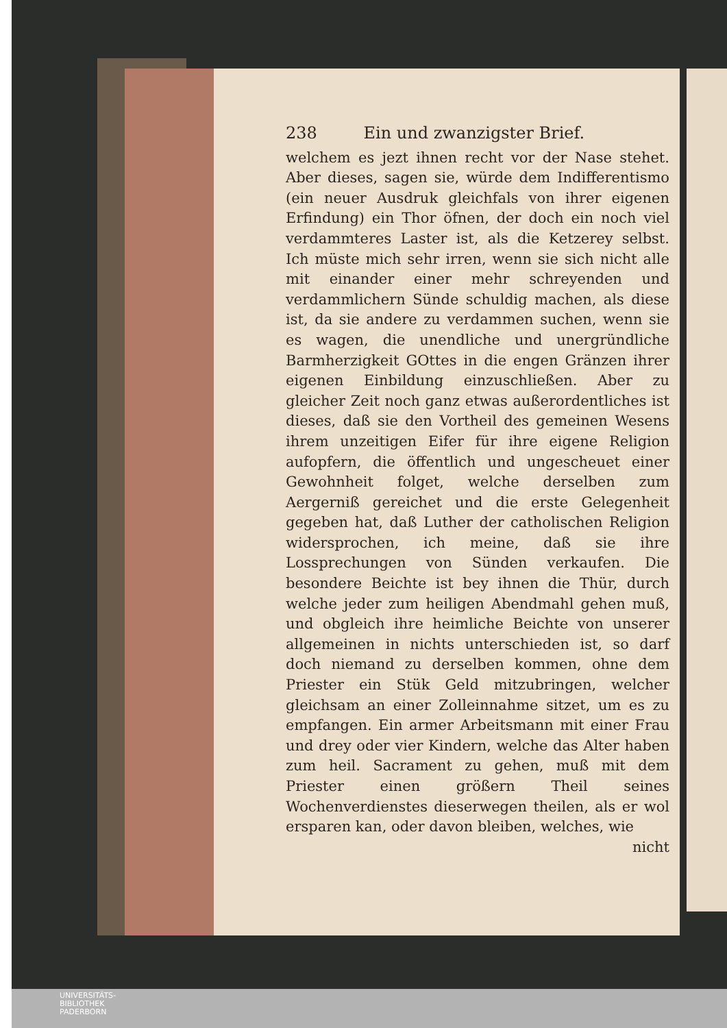238 Ein und zwanzigster Brief.
welchem es jezt ihnen recht vor der Nase stehet. Aber dieses, sagen sie, würde dem Indifferentismo (ein neuer Ausdruk gleichfals von ihrer eigenen Erfindung) ein Thor öfnen, der doch ein noch viel verdammteres Laster ist, als die Ketzerey selbst. Ich müste mich sehr irren, wenn sie sich nicht alle mit einander einer mehr schreyenden und verdammlichern Sünde schuldig machen, als diese ist, da sie andere zu verdammen suchen, wenn sie es wagen, die unendliche und unergründliche Barmherzigkeit GOttes in die engen Gränzen ihrer eigenen Einbildung einzuschließen. Aber zu gleicher Zeit noch ganz etwas außerordentliches ist dieses, daß sie den Vortheil des gemeinen Wesens ihrem unzeitigen Eifer für ihre eigene Religion aufopfern, die öffentlich und ungescheuet einer Gewohnheit folget, welche derselben zum Aergerniß gereichet und die erste Gelegenheit gegeben hat, daß Luther der catholischen Religion widersprochen, ich meine, daß sie ihre Lossprechungen von Sünden verkaufen. Die besondere Beichte ist bey ihnen die Thür, durch welche jeder zum heiligen Abendmahl gehen muß, und obgleich ihre heimliche Beichte von unserer allgemeinen in nichts unterschieden ist, so darf doch niemand zu derselben kommen, ohne dem Priester ein Stük Geld mitzubringen, welcher gleichsam an einer Zolleinnahme sitzet, um es zu empfangen. Ein armer Arbeitsmann mit einer Frau und drey oder vier Kindern, welche das Alter haben zum heil. Sacrament zu gehen, muß mit dem Priester einen größern Theil seines Wochenverdienstes dieserwegen theilen, als er wol ersparen kan, oder davon bleiben, welches, wie
nicht
UNIVERSITÄTS-
BIBLIOTHEK
PADERBORN